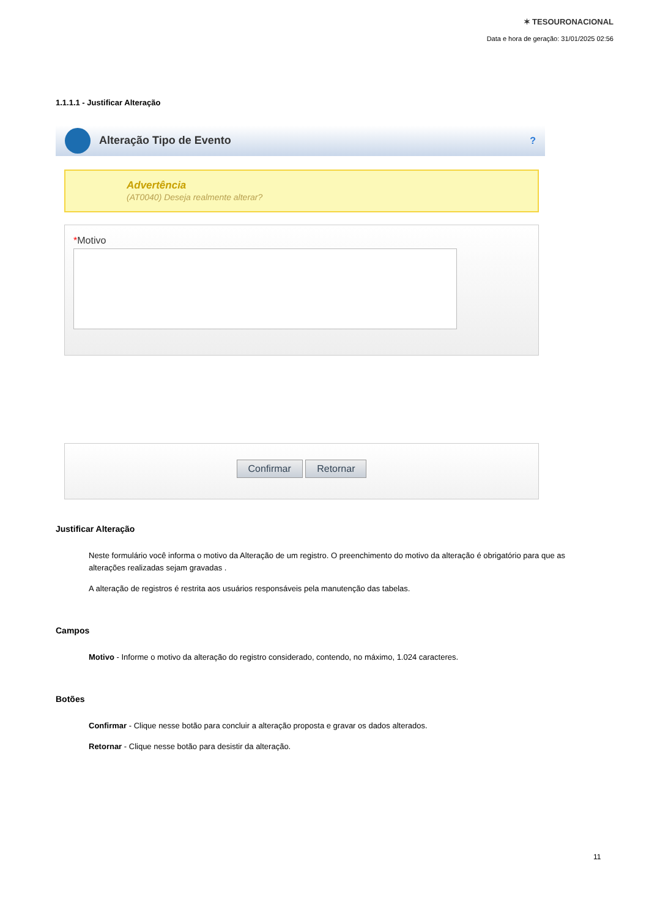✶ TESOURONACIONAL
Data e hora de geração: 31/01/2025 02:56
1.1.1.1 - Justificar Alteração
Alteração Tipo de Evento?
Advertência
(AT0040) Deseja realmente alterar?
*Motivo
Confirmar Retornar
Justificar Alteração
Neste formulário você informa o motivo da Alteração de um registro. O preenchimento do motivo da alteração é obrigatório para que as alterações realizadas sejam gravadas .
A alteração de registros é restrita aos usuários responsáveis pela manutenção das tabelas.
Campos
Motivo - Informe o motivo da alteração do registro considerado, contendo, no máximo, 1.024 caracteres.
Botões
Confirmar - Clique nesse botão para concluir a alteração proposta e gravar os dados alterados.
Retornar - Clique nesse botão para desistir da alteração.
11